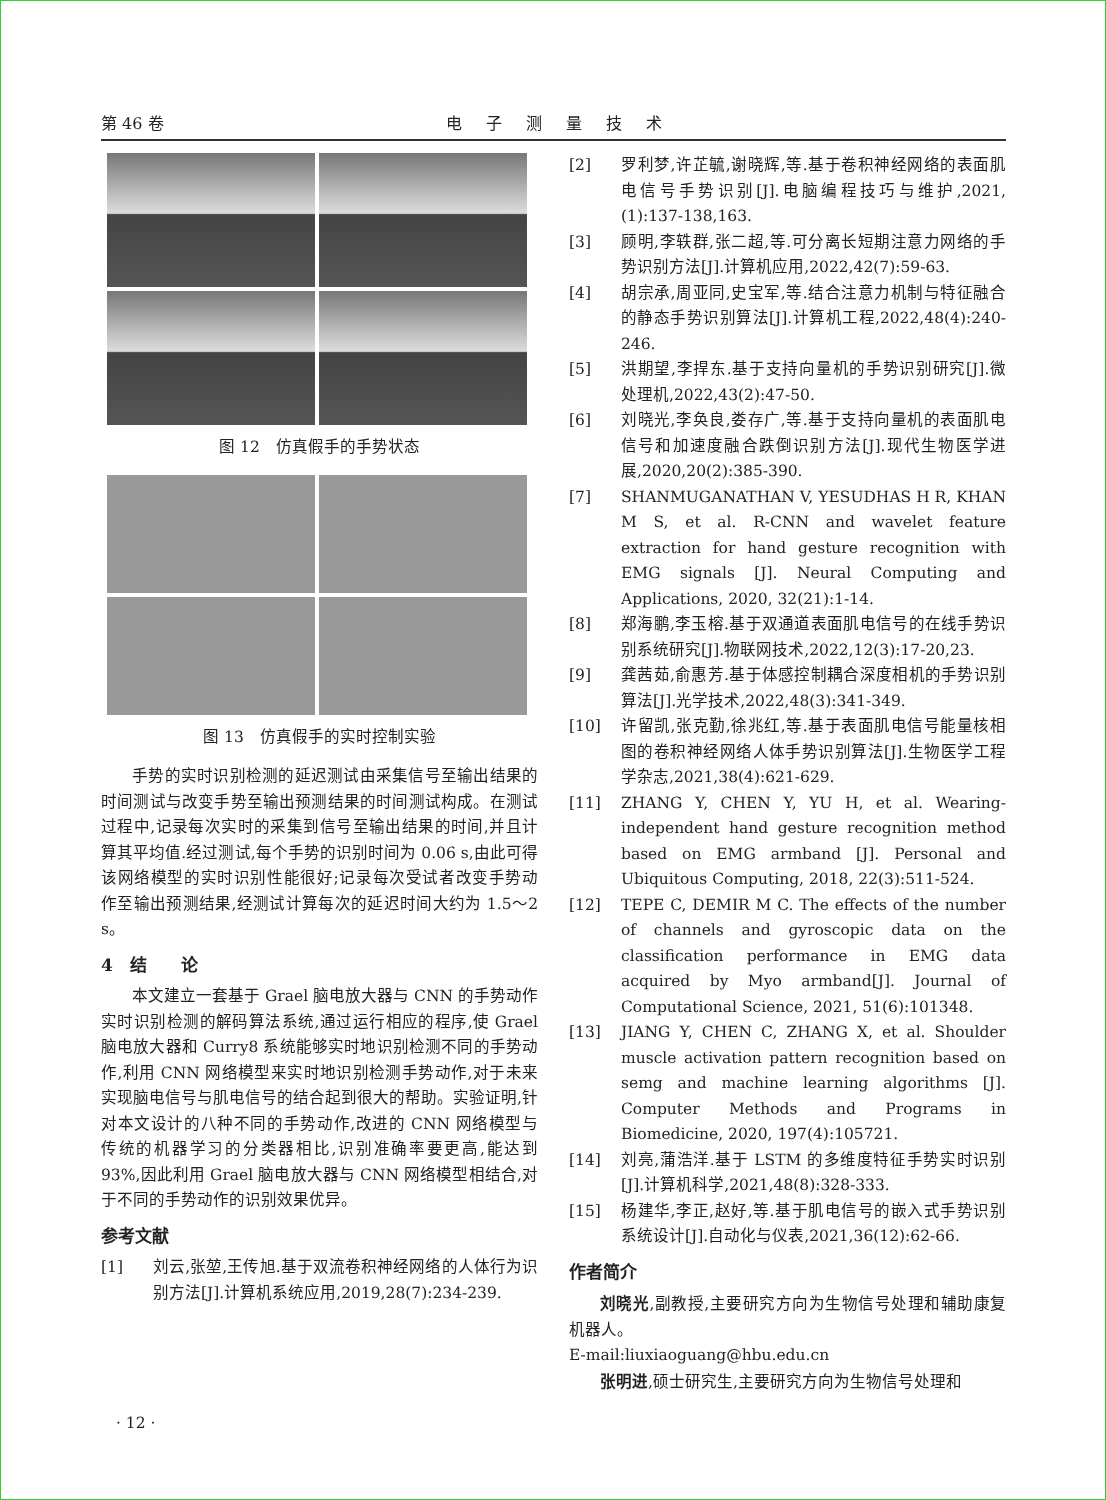第 46 卷 电子测量技术
图 12　仿真假手的手势状态
图 13　仿真假手的实时控制实验
手势的实时识别检测的延迟测试由采集信号至输出结果的时间测试与改变手势至输出预测结果的时间测试构成。在测试过程中,记录每次实时的采集到信号至输出结果的时间,并且计算其平均值.经过测试,每个手势的识别时间为 0.06 s,由此可得该网络模型的实时识别性能很好;记录每次受试者改变手势动作至输出预测结果,经测试计算每次的延迟时间大约为 1.5～2 s。
4　结　　论
本文建立一套基于 Grael 脑电放大器与 CNN 的手势动作实时识别检测的解码算法系统,通过运行相应的程序,使 Grael 脑电放大器和 Curry8 系统能够实时地识别检测不同的手势动作,利用 CNN 网络模型来实时地识别检测手势动作,对于未来实现脑电信号与肌电信号的结合起到很大的帮助。实验证明,针对本文设计的八种不同的手势动作,改进的 CNN 网络模型与传统的机器学习的分类器相比,识别准确率要更高,能达到 93%,因此利用 Grael 脑电放大器与 CNN 网络模型相结合,对于不同的手势动作的识别效果优异。
参考文献
[1] 刘云,张堃,王传旭.基于双流卷积神经网络的人体行为识别方法[J].计算机系统应用,2019,28(7):234-239.
[2] 罗利梦,许芷毓,谢晓辉,等.基于卷积神经网络的表面肌电信号手势识别[J].电脑编程技巧与维护,2021,(1):137-138,163.
[3] 顾明,李轶群,张二超,等.可分离长短期注意力网络的手势识别方法[J].计算机应用,2022,42(7):59-63.
[4] 胡宗承,周亚同,史宝军,等.结合注意力机制与特征融合的静态手势识别算法[J].计算机工程,2022,48(4):240-246.
[5] 洪期望,李捍东.基于支持向量机的手势识别研究[J].微处理机,2022,43(2):47-50.
[6] 刘晓光,李奂良,娄存广,等.基于支持向量机的表面肌电信号和加速度融合跌倒识别方法[J].现代生物医学进展,2020,20(2):385-390.
[7] SHANMUGANATHAN V, YESUDHAS H R, KHAN M S, et al. R-CNN and wavelet feature extraction for hand gesture recognition with EMG signals [J]. Neural Computing and Applications, 2020, 32(21):1-14.
[8] 郑海鹏,李玉榕.基于双通道表面肌电信号的在线手势识别系统研究[J].物联网技术,2022,12(3):17-20,23.
[9] 龚茜茹,俞惠芳.基于体感控制耦合深度相机的手势识别算法[J].光学技术,2022,48(3):341-349.
[10] 许留凯,张克勤,徐兆红,等.基于表面肌电信号能量核相图的卷积神经网络人体手势识别算法[J].生物医学工程学杂志,2021,38(4):621-629.
[11] ZHANG Y, CHEN Y, YU H, et al. Wearing-independent hand gesture recognition method based on EMG armband [J]. Personal and Ubiquitous Computing, 2018, 22(3):511-524.
[12] TEPE C, DEMIR M C. The effects of the number of channels and gyroscopic data on the classification performance in EMG data acquired by Myo armband[J]. Journal of Computational Science, 2021, 51(6):101348.
[13] JIANG Y, CHEN C, ZHANG X, et al. Shoulder muscle activation pattern recognition based on semg and machine learning algorithms [J]. Computer Methods and Programs in Biomedicine, 2020, 197(4):105721.
[14] 刘亮,蒲浩洋.基于 LSTM 的多维度特征手势实时识别[J].计算机科学,2021,48(8):328-333.
[15] 杨建华,李正,赵好,等.基于肌电信号的嵌入式手势识别系统设计[J].自动化与仪表,2021,36(12):62-66.
作者简介
刘晓光,副教授,主要研究方向为生物信号处理和辅助康复机器人。
E-mail:liuxiaoguang@hbu.edu.cn
张明进,硕士研究生,主要研究方向为生物信号处理和
· 12 ·